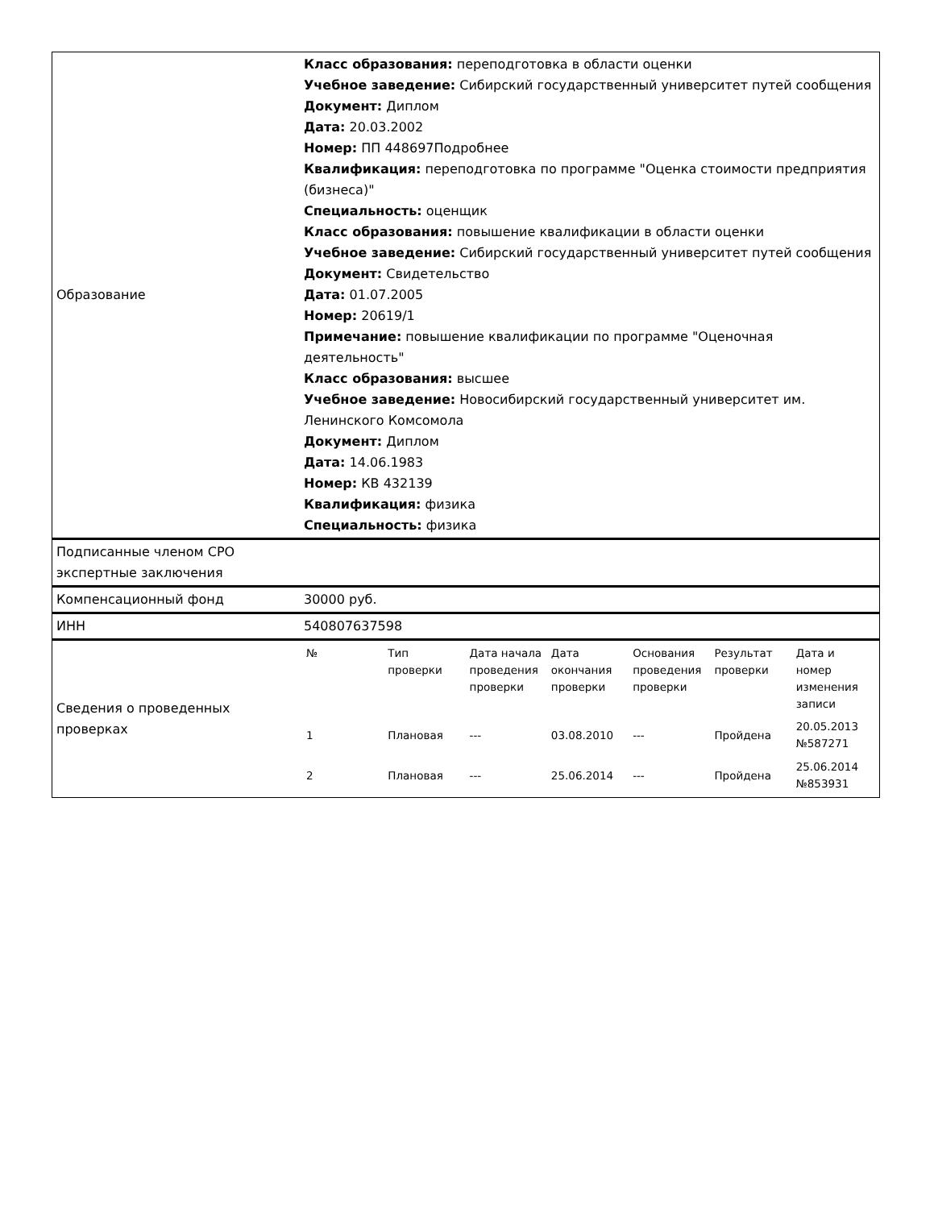| Образование | Класс образования: переподготовка в области оценки Учебное заведение: Сибирский государственный университет путей сообщения Документ: Диплом Дата: 20.03.2002 Номер: ПП 448697Подробнее Квалификация: переподготовка по программе "Оценка стоимости предприятия (бизнеса)" Специальность: оценщик Класс образования: повышение квалификации в области оценки Учебное заведение: Сибирский государственный университет путей сообщения Документ: Свидетельство Дата: 01.07.2005 Номер: 20619/1 Примечание: повышение квалификации по программе "Оценочная деятельность" Класс образования: высшее Учебное заведение: Новосибирский государственный университет им. Ленинского Комсомола Документ: Диплом Дата: 14.06.1983 Номер: КВ 432139 Квалификация: физика Специальность: физика |
| Подписанные членом СРО экспертные заключения | |
| Компенсационный фонд | 30000 руб. |
| ИНН | 540807637598 |
| Сведения о проведенных проверках | / № / Тип проверки / Дата начала проведения проверки / Дата окончания проверки / Основания проведения проверки / Результат проверки / Дата и номер изменения записи / / --- / --- / --- / --- / --- / --- / --- / / 1 / Плановая / --- / 03.08.2010 / --- / Пройдена / 20.05.2013 №587271 / / 2 / Плановая / --- / 25.06.2014 / --- / Пройдена / 25.06.2014 №853931 / |